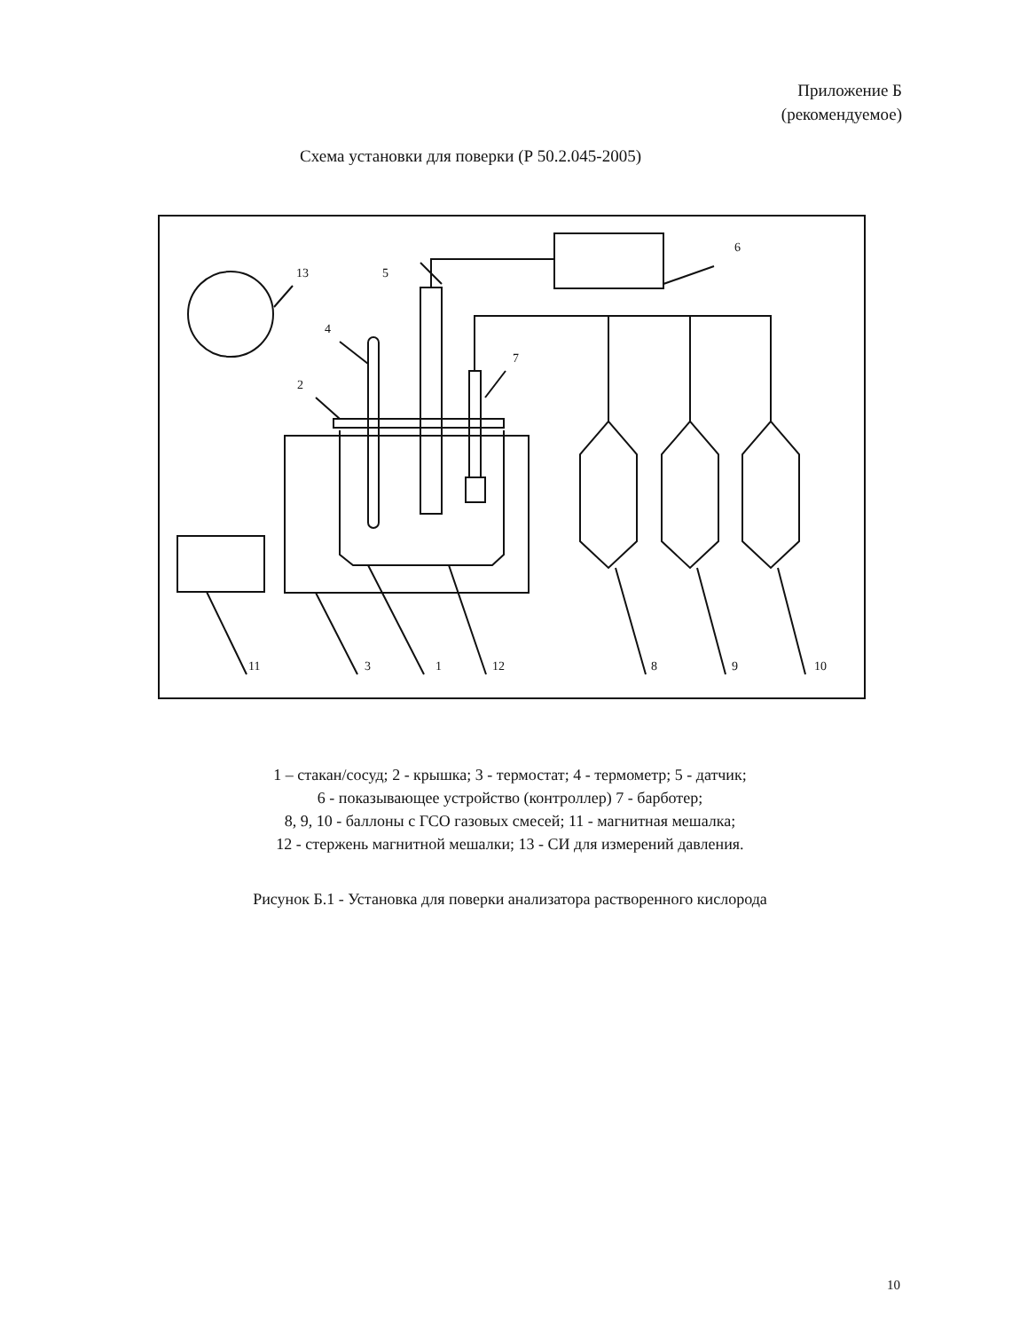Приложение Б
(рекомендуемое)
Схема установки для поверки (Р 50.2.045-2005)
13
5
6
4
7
2
11
3
1
12
8
9
10
1 – стакан/сосуд; 2 - крышка; 3 - термостат; 4 - термометр; 5 - датчик;
6 - показывающее устройство (контроллер) 7 - барботер;
8, 9, 10 - баллоны с ГСО газовых смесей; 11 - магнитная мешалка;
12 - стержень магнитной мешалки; 13 - СИ для измерений давления.
Рисунок Б.1 - Установка для поверки анализатора растворенного кислорода
10